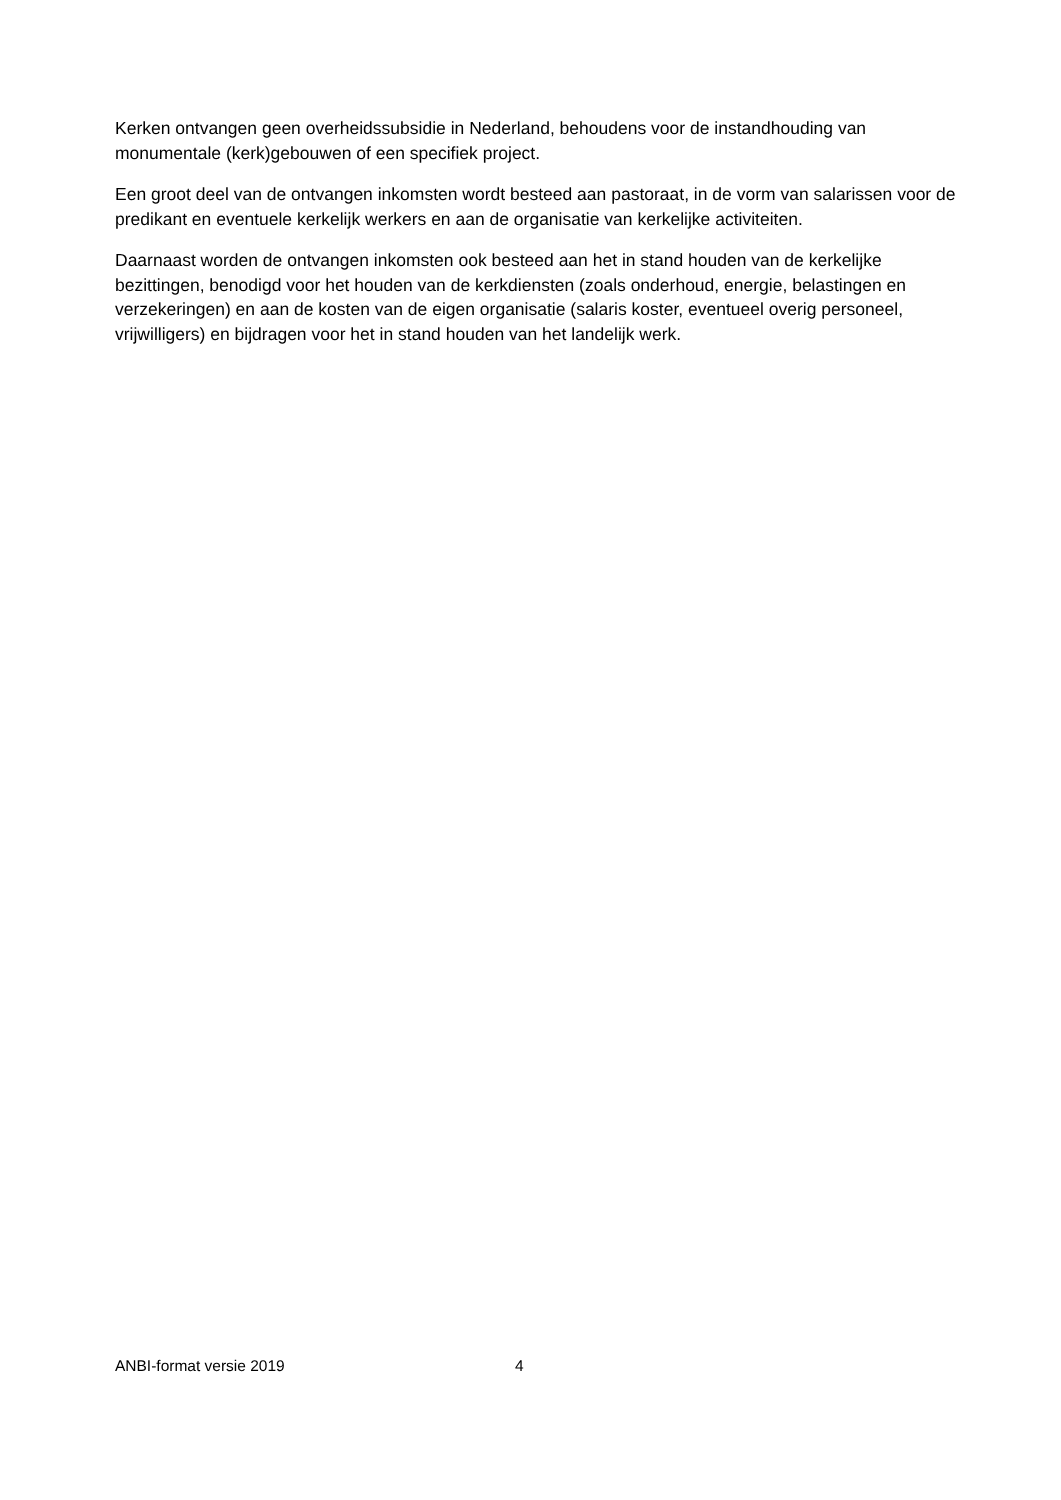Kerken ontvangen geen overheidssubsidie in Nederland, behoudens voor de instandhouding van monumentale (kerk)gebouwen of een specifiek project.
Een groot deel van de ontvangen inkomsten wordt besteed aan pastoraat, in de vorm van salarissen voor de predikant en eventuele kerkelijk werkers en aan de organisatie van kerkelijke activiteiten.
Daarnaast worden de ontvangen inkomsten ook besteed aan het in stand houden van de kerkelijke bezittingen, benodigd voor het houden van de kerkdiensten (zoals onderhoud, energie, belastingen en verzekeringen) en aan de kosten van de eigen organisatie (salaris koster, eventueel overig personeel, vrijwilligers) en bijdragen voor het in stand houden van het landelijk werk.
ANBI-format versie 2019 4